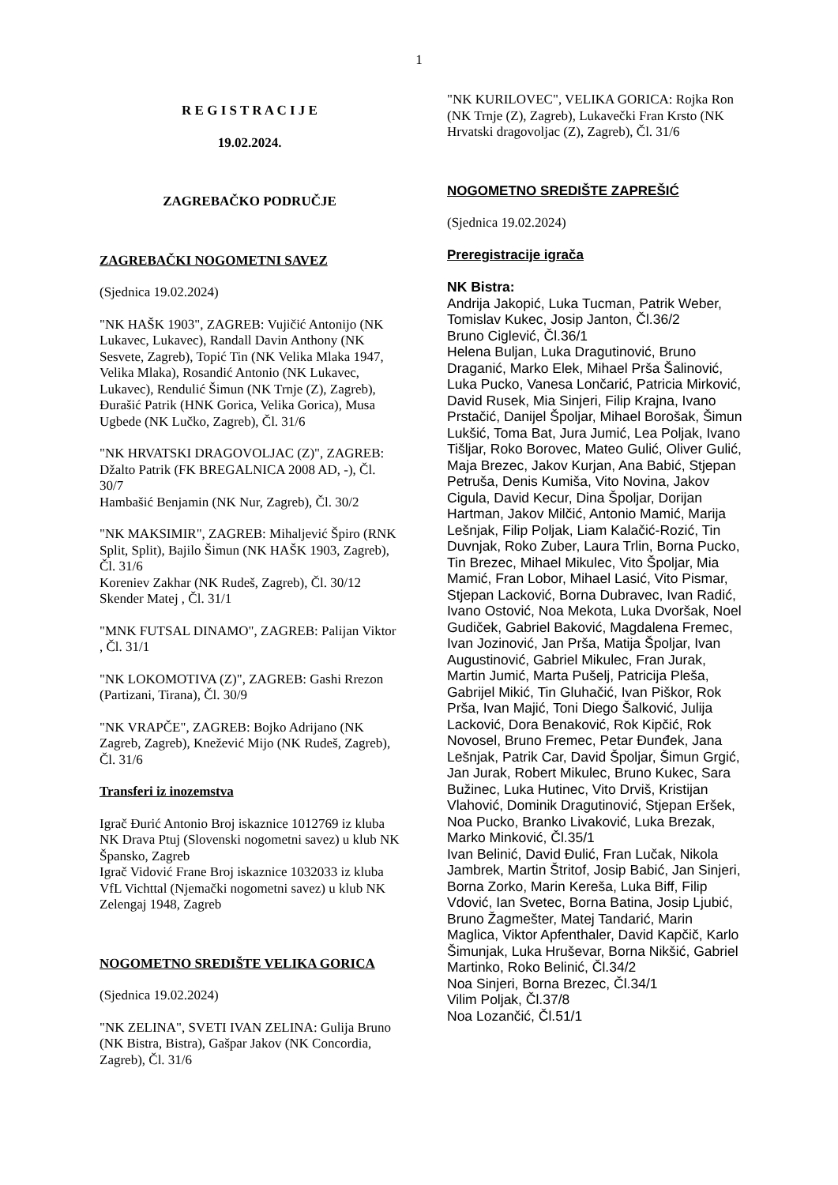1
R E G I S T R A C I J E
19.02.2024.
ZAGREBAČKO PODRUČJE
ZAGREBAČKI NOGOMETNI SAVEZ
(Sjednica 19.02.2024)
"NK HAŠK 1903", ZAGREB: Vujičić Antonijo (NK Lukavec, Lukavec), Randall Davin Anthony (NK Sesvete, Zagreb), Topić Tin (NK Velika Mlaka 1947, Velika Mlaka), Rosandić Antonio (NK Lukavec, Lukavec), Rendulić Šimun (NK Trnje (Z), Zagreb), Đurašić Patrik (HNK Gorica, Velika Gorica), Musa Ugbede (NK Lučko, Zagreb), Čl. 31/6
"NK HRVATSKI DRAGOVOLJAC (Z)", ZAGREB: Džalto Patrik (FK BREGALNICA 2008 AD, -), Čl. 30/7
Hambašić Benjamin (NK Nur, Zagreb), Čl. 30/2
"NK MAKSIMIR", ZAGREB: Mihaljević Špiro (RNK Split, Split), Bajilo Šimun (NK HAŠK 1903, Zagreb), Čl. 31/6
Koreniev Zakhar (NK Rudeš, Zagreb), Čl. 30/12
Skender Matej , Čl. 31/1
"MNK FUTSAL DINAMO", ZAGREB: Palijan Viktor , Čl. 31/1
"NK LOKOMOTIVA (Z)", ZAGREB: Gashi Rrezon (Partizani, Tirana), Čl. 30/9
"NK VRAPČE", ZAGREB: Bojko Adrijano (NK Zagreb, Zagreb), Knežević Mijo (NK Rudeš, Zagreb), Čl. 31/6
Transferi iz inozemstva
Igrač Đurić Antonio Broj iskaznice 1012769 iz kluba NK Drava Ptuj (Slovenski nogometni savez) u klub NK Špansko, Zagreb
Igrač Vidović Frane Broj iskaznice 1032033 iz kluba VfL Vichttal (Njemački nogometni savez) u klub NK Zelengaj 1948, Zagreb
NOGOMETNO SREDIŠTE VELIKA GORICA
(Sjednica 19.02.2024)
"NK ZELINA", SVETI IVAN ZELINA: Gulija Bruno (NK Bistra, Bistra), Gašpar Jakov (NK Concordia, Zagreb), Čl. 31/6
"NK KURILOVEC", VELIKA GORICA: Rojka Ron (NK Trnje (Z), Zagreb), Lukavečki Fran Krsto (NK Hrvatski dragovoljac (Z), Zagreb), Čl. 31/6
NOGOMETNO SREDIŠTE ZAPREŠIĆ
(Sjednica 19.02.2024)
Preregistracije igrača
NK Bistra:
Andrija Jakopić, Luka Tucman, Patrik Weber, Tomislav Kukec, Josip Janton, Čl.36/2
Bruno Ciglević, Čl.36/1
Helena Buljan, Luka Dragutinović, Bruno Draganić, Marko Elek, Mihael Prša Šalinović, Luka Pucko, Vanesa Lončarić, Patricia Mirković, David Rusek, Mia Sinjeri, Filip Krajna, Ivano Prstačić, Danijel Špoljar, Mihael Borošak, Šimun Lukšić, Toma Bat, Jura Jumić, Lea Poljak, Ivano Tišljar, Roko Borovec, Mateo Gulić, Oliver Gulić, Maja Brezec, Jakov Kurjan, Ana Babić, Stjepan Petruša, Denis Kumiša, Vito Novina, Jakov Cigula, David Kecur, Dina Špoljar, Dorijan Hartman, Jakov Milčić, Antonio Mamić, Marija Lešnjak, Filip Poljak, Liam Kalačić-Rozić, Tin Duvnjak, Roko Zuber, Laura Trlin, Borna Pucko, Tin Brezec, Mihael Mikulec, Vito Špoljar, Mia Mamić, Fran Lobor, Mihael Lasić, Vito Pismar, Stjepan Lacković, Borna Dubravec, Ivan Radić, Ivano Ostović, Noa Mekota, Luka Dvoršak, Noel Gudiček, Gabriel Baković, Magdalena Fremec, Ivan Jozinović, Jan Prša, Matija Špoljar, Ivan Augustinović, Gabriel Mikulec, Fran Jurak, Martin Jumić, Marta Pušelj, Patricija Pleša, Gabrijel Mikić, Tin Gluhačić, Ivan Piškor, Rok Prša, Ivan Majić, Toni Diego Šalković, Julija Lacković, Dora Benaković, Rok Kipčić, Rok Novosel, Bruno Fremec, Petar Đunđek, Jana Lešnjak, Patrik Car, David Špoljar, Šimun Grgić, Jan Jurak, Robert Mikulec, Bruno Kukec, Sara Bužinec, Luka Hutinec, Vito Drviš, Kristijan Vlahović, Dominik Dragutinović, Stjepan Eršek, Noa Pucko, Branko Livaković, Luka Brezak, Marko Minković, Čl.35/1
Ivan Belinić, David Đulić, Fran Lučak, Nikola Jambrek, Martin Štritof, Josip Babić, Jan Sinjeri, Borna Zorko, Marin Kereša, Luka Biff, Filip Vdović, Ian Svetec, Borna Batina, Josip Ljubić, Bruno Žagmešter, Matej Tandarić, Marin Maglica, Viktor Apfenthaler, David Kapčič, Karlo Šimunjak, Luka Hruševar, Borna Nikšić, Gabriel Martinko, Roko Belinić, Čl.34/2
Noa Sinjeri, Borna Brezec, Čl.34/1
Vilim Poljak, Čl.37/8
Noa Lozančić, Čl.51/1